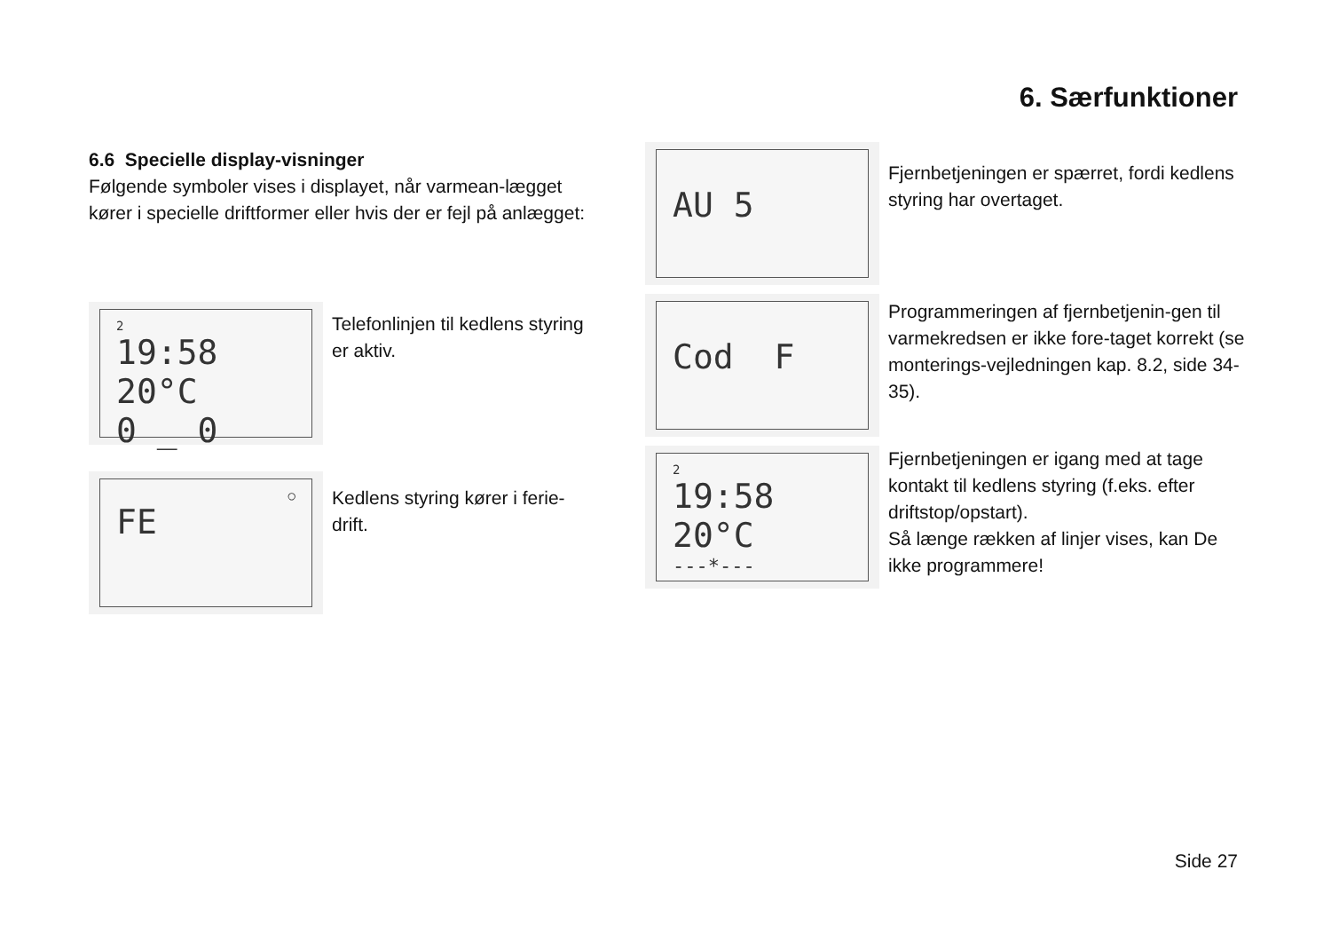6. Særfunktioner
6.6 Specielle display-visninger
Følgende symboler vises i displayet, når varmean-lægget kører i specielle driftformer eller hvis der er fejl på anlægget:
2
19:58 20°C
0 _ 0
Telefonlinjen til kedlens styring er aktiv.
○
FE
Kedlens styring kører i ferie-drift.
AU 5
Fjernbetjeningen er spærret, fordi kedlens styring har overtaget.
Cod F
Programmeringen af fjernbetjenin-gen til varmekredsen er ikke fore-taget korrekt (se monterings-vejledningen kap. 8.2, side 34-35).
2
19:58 20°C
---*---
Fjernbetjeningen er igang med at tage kontakt til kedlens styring (f.eks. efter driftstop/opstart).
Så længe rækken af linjer vises, kan De ikke programmere!
Side 27